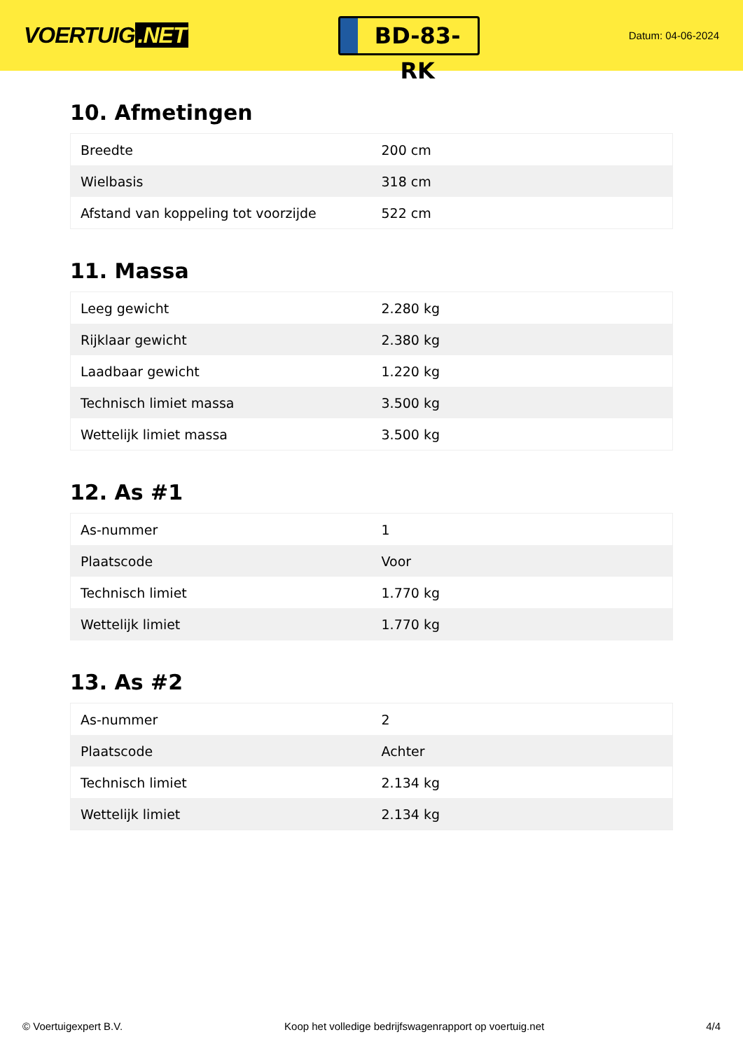VOERTUIG.NET
BD-83-RK
Datum: 04-06-2024
10. Afmetingen
| Breedte | 200 cm |
| Wielbasis | 318 cm |
| Afstand van koppeling tot voorzijde | 522 cm |
11. Massa
| Leeg gewicht | 2.280 kg |
| Rijklaar gewicht | 2.380 kg |
| Laadbaar gewicht | 1.220 kg |
| Technisch limiet massa | 3.500 kg |
| Wettelijk limiet massa | 3.500 kg |
12. As #1
| As-nummer | 1 |
| Plaatscode | Voor |
| Technisch limiet | 1.770 kg |
| Wettelijk limiet | 1.770 kg |
13. As #2
| As-nummer | 2 |
| Plaatscode | Achter |
| Technisch limiet | 2.134 kg |
| Wettelijk limiet | 2.134 kg |
© Voertuigexpert B.V. Koop het volledige bedrijfswagenrapport op voertuig.net 4/4